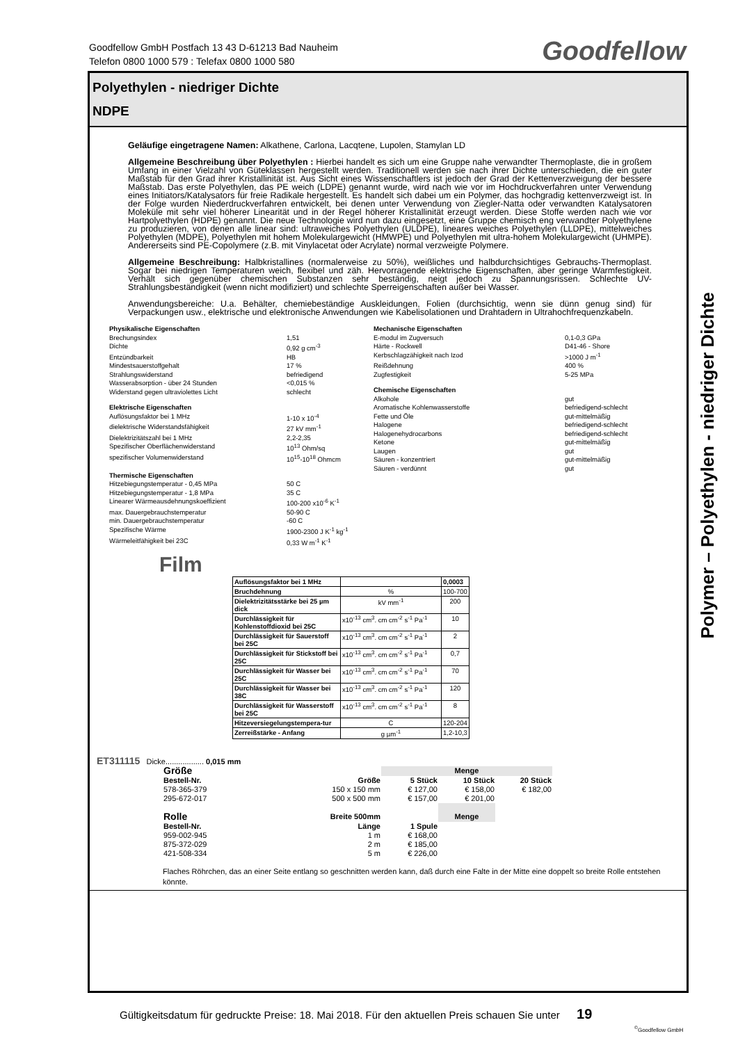Goodfellow GmbH Postfach 13 43 D-61213 Bad Nauheim
Telefon 0800 1000 579 : Telefax 0800 1000 580
Goodfellow
Polyethylen - niedriger Dichte
NDPE
Geläufige eingetragene Namen: Alkathene, Carlona, Lacqtene, Lupolen, Stamylan LD
Allgemeine Beschreibung über Polyethylen : Hierbei handelt es sich um eine Gruppe nahe verwandter Thermoplaste, die in großem Umfang in einer Vielzahl von Güteklassen hergestellt werden. Traditionell werden sie nach ihrer Dichte unterschieden, die ein guter Maßstab für den Grad ihrer Kristallinität ist. Aus Sicht eines Wissenschaftlers ist jedoch der Grad der Kettenverzweigung der bessere Maßstab. Das erste Polyethylen, das PE weich (LDPE) genannt wurde, wird nach wie vor im Hochdruckverfahren unter Verwendung eines Initiators/Katalysators für freie Radikale hergestellt. Es handelt sich dabei um ein Polymer, das hochgradig kettenverzweigt ist. In der Folge wurden Niederdruckverfahren entwickelt, bei denen unter Verwendung von Ziegler-Natta oder verwandten Katalysatoren Moleküle mit sehr viel höherer Linearität und in der Regel höherer Kristallinität erzeugt werden. Diese Stoffe werden nach wie vor Hartpolyethylen (HDPE) genannt. Die neue Technologie wird nun dazu eingesetzt, eine Gruppe chemisch eng verwandter Polyethylene zu produzieren, von denen alle linear sind: ultraweiches Polyethylen (ULDPE), lineares weiches Polyethylen (LLDPE), mittelweiches Polyethylen (MDPE), Polyethylen mit hohem Molekulargewicht (HMWPE) und Polyethylen mit ultra-hohem Molekulargewicht (UHMPE). Andererseits sind PE-Copolymere (z.B. mit Vinylacetat oder Acrylate) normal verzweigte Polymere.
Allgemeine Beschreibung: Halbkristallines (normalerweise zu 50%), weißliches und halbdurchsichtiges Gebrauchs-Thermoplast. Sogar bei niedrigen Temperaturen weich, flexibel und zäh. Hervorragende elektrische Eigenschaften, aber geringe Warmfestigkeit. Verhält sich gegenüber chemischen Substanzen sehr beständig, neigt jedoch zu Spannungsrissen. Schlechte UV-Strahlungsbeständigkeit (wenn nicht modifiziert) und schlechte Sperreigenschaften außer bei Wasser.
Anwendungsbereiche: U.a. Behälter, chemiebeständige Auskleidungen, Folien (durchsichtig, wenn sie dünn genug sind) für Verpackungen usw., elektrische und elektronische Anwendungen wie Kabelisolationen und Drahtadern in Ultrahochfrequenzkabeln.
Physikalische Eigenschaften
Brechungsindex 1,51
Dichte 0,92 g cm<sup>-3</sup>
Entzündbarkeit HB
Mindestsauerstoffgehalt 17 %
Strahlungswiderstand befriedigend
Wasserabsorption - über 24 Stunden <0,015 %
Widerstand gegen ultraviolettes Licht schlecht
Elektrische Eigenschaften
Auflösungsfaktor bei 1 MHz 1-10 x 10<sup>-4</sup>
dielektrische Widerstandsfähigkeit 27 kV mm<sup>-1</sup>
Dielektrizitätszahl bei 1 MHz 2,2-2,35
Spezifischer Oberflächenwiderstand 10<sup>13</sup> Ohm/sq
spezifischer Volumenwiderstand 10<sup>15</sup>-10<sup>18</sup> Ohmcm
Thermische Eigenschaften
Hitzebiegungstemperatur - 0,45 MPa 50 C
Hitzebiegungstemperatur - 1,8 MPa 35 C
Linearer Wärmeausdehnungskoeffizient 100-200 x10<sup>-6</sup> K<sup>-1</sup>
max. Dauergebrauchstemperatur 50-90 C
min. Dauergebrauchstemperatur -60 C
Spezifische Wärme 1900-2300 J K<sup>-1</sup> kg<sup>-1</sup>
Wärmeleitfähigkeit bei 23C 0,33 W m<sup>-1</sup> K<sup>-1</sup>
Mechanische Eigenschaften
E-modul im Zugversuch 0,1-0,3 GPa
Härte - Rockwell D41-46 - Shore
Kerbschlagzähigkeit nach Izod >1000 J m<sup>-1</sup>
Reißdehnung 400 %
Zugfestigkeit 5-25 MPa
Chemische Eigenschaften
Alkohole gut
Aromatische Kohlenwasserstoffe befriedigend-schlecht
Fette und Öle gut-mittelmäßig
Halogene befriedigend-schlecht
Halogenehydrocarbons befriedigend-schlecht
Ketone gut-mittelmäßig
Laugen gut
Säuren - konzentriert gut-mittelmäßig
Säuren - verdünnt gut
Film
| Auflösungsfaktor bei 1 MHz | | 0,0003 |
| Bruchdehnung | % | 100-700 |
| Dielektrizitätsstärke bei 25 µm dick | kV mm<sup>-1</sup> | 200 |
| Durchlässigkeit für Kohlenstoffdioxid bei 25C | x10<sup>-13</sup> cm<sup>3</sup>. cm cm<sup>-2</sup> s<sup>-1</sup> Pa<sup>-1</sup> | 10 |
| Durchlässigkeit für Sauerstoff bei 25C | x10<sup>-13</sup> cm<sup>3</sup>. cm cm<sup>-2</sup> s<sup>-1</sup> Pa<sup>-1</sup> | 2 |
| Durchlässigkeit für Stickstoff bei 25C | x10<sup>-13</sup> cm<sup>3</sup>. cm cm<sup>-2</sup> s<sup>-1</sup> Pa<sup>-1</sup> | 0,7 |
| Durchlässigkeit für Wasser bei 25C | x10<sup>-13</sup> cm<sup>3</sup>. cm cm<sup>-2</sup> s<sup>-1</sup> Pa<sup>-1</sup> | 70 |
| Durchlässigkeit für Wasser bei 38C | x10<sup>-13</sup> cm<sup>3</sup>. cm cm<sup>-2</sup> s<sup>-1</sup> Pa<sup>-1</sup> | 120 |
| Durchlässigkeit für Wasserstoff bei 25C | x10<sup>-13</sup> cm<sup>3</sup>. cm cm<sup>-2</sup> s<sup>-1</sup> Pa<sup>-1</sup> | 8 |
| Hitzeversiegelungstempera-tur | C | 120-204 |
| Zerreißstärke - Anfang | g µm<sup>-1</sup> | 1,2-10,3 |
ET311115 Dicke.................. 0,015 mm
| Größe | | Menge | | |
| Bestell-Nr. | Größe | 5 Stück | 10 Stück | 20 Stück |
| 578-365-379 | 150 x 150 mm | € 127,00 | € 158,00 | € 182,00 |
| 295-672-017 | 500 x 500 mm | € 157,00 | € 201,00 | |
| Rolle | Breite 500mm | | Menge | |
| Bestell-Nr. | Länge | 1 Spule | | |
| 959-002-945 | 1 m | € 168,00 | | |
| 875-372-029 | 2 m | € 185,00 | | |
| 421-508-334 | 5 m | € 226,00 | | |
Flaches Röhrchen, das an einer Seite entlang so geschnitten werden kann, daß durch eine Falte in der Mitte eine doppelt so breite Rolle entstehen könnte.
Polymer – Polyethylen - niedriger Dichte
Gültigkeitsdatum für gedruckte Preise: 18. Mai 2018. Für den aktuellen Preis schauen Sie unter 19
<sup>©</sup>Goodfellow GmbH